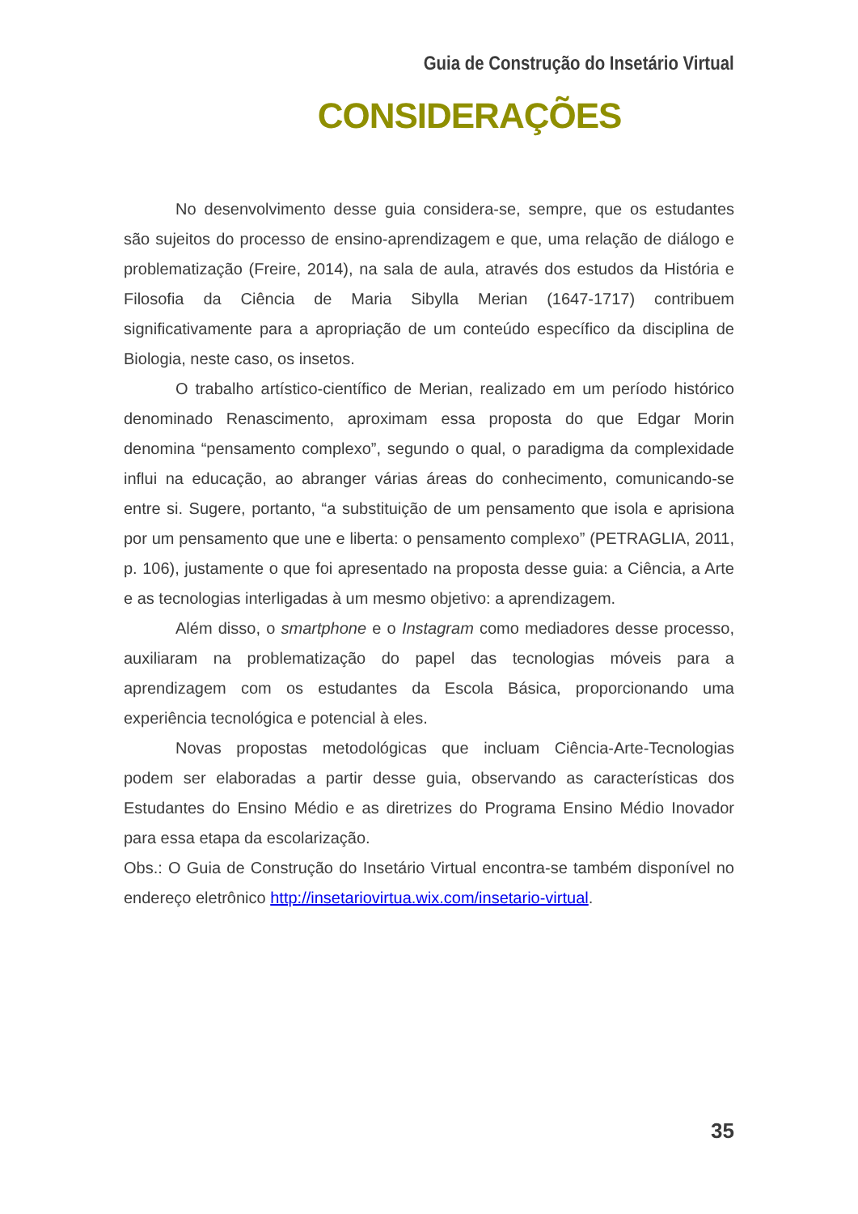Guia de Construção do Insetário Virtual
CONSIDERAÇÕES
No desenvolvimento desse guia considera-se, sempre, que os estudantes são sujeitos do processo de ensino-aprendizagem e que, uma relação de diálogo e problematização (Freire, 2014), na sala de aula, através dos estudos da História e Filosofia da Ciência de Maria Sibylla Merian (1647-1717) contribuem significativamente para a apropriação de um conteúdo específico da disciplina de Biologia, neste caso, os insetos.
O trabalho artístico-científico de Merian, realizado em um período histórico denominado Renascimento, aproximam essa proposta do que Edgar Morin denomina “pensamento complexo”, segundo o qual, o paradigma da complexidade influi na educação, ao abranger várias áreas do conhecimento, comunicando-se entre si. Sugere, portanto, “a substituição de um pensamento que isola e aprisiona por um pensamento que une e liberta: o pensamento complexo” (PETRAGLIA, 2011, p. 106), justamente o que foi apresentado na proposta desse guia: a Ciência, a Arte e as tecnologias interligadas à um mesmo objetivo: a aprendizagem.
Além disso, o smartphone e o Instagram como mediadores desse processo, auxiliaram na problematização do papel das tecnologias móveis para a aprendizagem com os estudantes da Escola Básica, proporcionando uma experiência tecnológica e potencial à eles.
Novas propostas metodológicas que incluam Ciência-Arte-Tecnologias podem ser elaboradas a partir desse guia, observando as características dos Estudantes do Ensino Médio e as diretrizes do Programa Ensino Médio Inovador para essa etapa da escolarização.
Obs.: O Guia de Construção do Insetário Virtual encontra-se também disponível no endereço eletrônico http://insetariovirtua.wix.com/insetario-virtual.
35